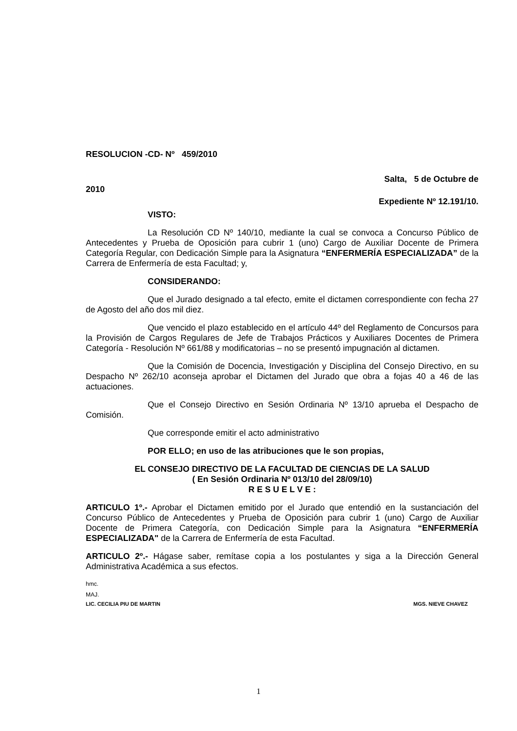RESOLUCION -CD- Nº 459/2010
Salta, 5 de Octubre de
2010
Expediente Nº 12.191/10.
VISTO:
La Resolución CD Nº 140/10, mediante la cual se convoca a Concurso Público de Antecedentes y Prueba de Oposición para cubrir 1 (uno) Cargo de Auxiliar Docente de Primera Categoría Regular, con Dedicación Simple para la Asignatura “ENFERMERÍA ESPECIALIZADA” de la Carrera de Enfermería de esta Facultad; y,
CONSIDERANDO:
Que el Jurado designado a tal efecto, emite el dictamen correspondiente con fecha 27 de Agosto del año dos mil diez.
Que vencido el plazo establecido en el artículo 44º del Reglamento de Concursos para la Provisión de Cargos Regulares de Jefe de Trabajos Prácticos y Auxiliares Docentes de Primera Categoría - Resolución Nº 661/88 y modificatorias – no se presentó impugnación al dictamen.
Que la Comisión de Docencia, Investigación y Disciplina del Consejo Directivo, en su Despacho Nº 262/10 aconseja aprobar el Dictamen del Jurado que obra a fojas 40 a 46 de las actuaciones.
Que el Consejo Directivo en Sesión Ordinaria Nº 13/10 aprueba el Despacho de Comisión.
Que corresponde emitir el acto administrativo
POR ELLO; en uso de las atribuciones que le son propias,
EL CONSEJO DIRECTIVO DE LA FACULTAD DE CIENCIAS DE LA SALUD
( En Sesión Ordinaria Nº 013/10 del 28/09/10)
R E S U E L V E :
ARTICULO 1º.- Aprobar el Dictamen emitido por el Jurado que entendió en la sustanciación del Concurso Público de Antecedentes y Prueba de Oposición para cubrir 1 (uno) Cargo de Auxiliar Docente de Primera Categoría, con Dedicación Simple para la Asignatura “ENFERMERÍA ESPECIALIZADA" de la Carrera de Enfermería de esta Facultad.
ARTICULO 2º.- Hágase saber, remítase copia a los postulantes y siga a la Dirección General Administrativa Académica a sus efectos.
hmc.
MAJ.
LIC. CECILIA PIU DE MARTIN MGS. NIEVE CHAVEZ
1